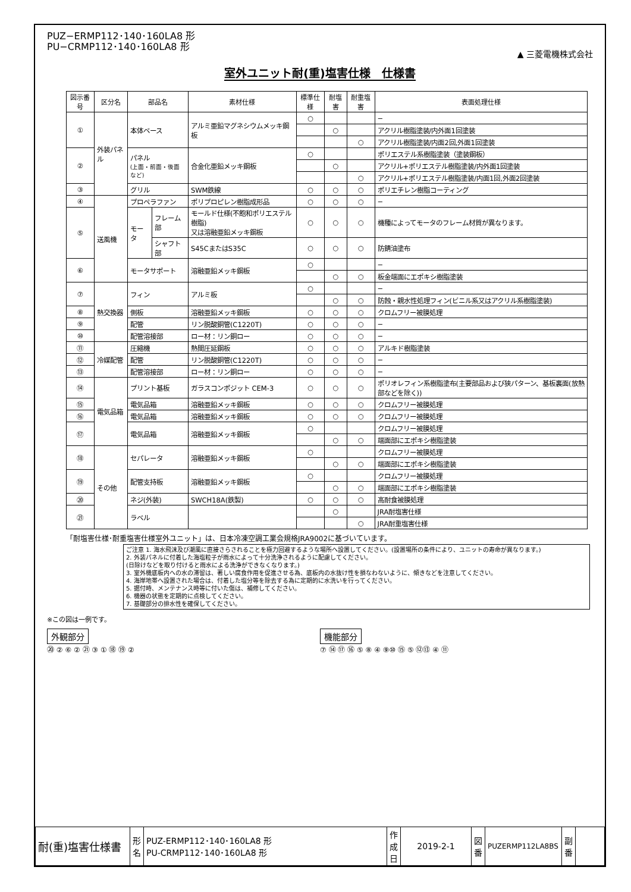PUZ−ERMP112･140･160LA8 形
PU−CRMP112･140･160LA8 形
▲ 三菱電機株式会社
室外ユニット耐(重)塩害仕様　仕様書
| 図示番号 | 区分名 | 部品名 | | 素材仕様 | 標準仕様 | 耐塩害 | 耐重塩害 | 表面処理仕様 |
| --- | --- | --- | --- | --- | --- | --- | --- | --- |
| ① | 外装パネル | 本体ベース | | アルミ亜鉛マグネシウムメッキ鋼板 | ○ | | | − |
| | | | | | | ○ | | アクリル樹脂塗装/内外面1回塗装 |
| | | | | | | | ○ | アクリル樹脂塗装/内面2回,外面1回塗装 |
| ② | | パネル (上面・前面・後面など) | | 合金化亜鉛メッキ鋼板 | ○ | | | ポリエステル系樹脂塗装（塗装鋼板） |
| | | | | | | ○ | | アクリル+ポリエステル樹脂塗装/内外面1回塗装 |
| | | | | | | | ○ | アクリル+ポリエステル樹脂塗装/内面1回,外面2回塗装 |
| ③ | | グリル | | SWM鉄線 | ○ | ○ | ○ | ポリエチレン樹脂コーティング |
| ④ | 送風機 | プロペラファン | | ポリプロピレン樹脂成形品 | ○ | ○ | ○ | − |
| ⑤ | | モータ | フレーム部 | モールド仕様(不飽和ポリエステル樹脂) 又は溶融亜鉛メッキ鋼板 | ○ | ○ | ○ | 機種によってモータのフレーム材質が異なります。 |
| | | | シャフト部 | S45CまたはS35C | ○ | ○ | ○ | 防錆油塗布 |
| ⑥ | | モータサポート | | 溶融亜鉛メッキ鋼板 | ○ | | | − |
| | | | | | | ○ | ○ | 板金端面にエポキシ樹脂塗装 |
| ⑦ | 熱交換器 | フィン | | アルミ板 | ○ | | | − |
| | | | | | | ○ | ○ | 防蝕・親水性処理フィン(ビニル系又はアクリル系樹脂塗装) |
| ⑧ | | 側板 | | 溶融亜鉛メッキ鋼板 | ○ | ○ | ○ | クロムフリー被膜処理 |
| ⑨ | | 配管 | | リン脱酸銅管(C1220T) | ○ | ○ | ○ | − |
| ⑩ | | 配管溶接部 | | ロー材：リン銅ロー | ○ | ○ | ○ | − |
| ⑪ | 冷媒配管 | 圧縮機 | | 熱間圧延鋼板 | ○ | ○ | ○ | アルキド樹脂塗装 |
| ⑫ | | 配管 | | リン脱酸銅管(C1220T) | ○ | ○ | ○ | − |
| ⑬ | | 配管溶接部 | | ロー材：リン銅ロー | ○ | ○ | ○ | − |
| ⑭ | 電気品箱 | プリント基板 | | ガラスコンポジット CEM-3 | ○ | ○ | ○ | ポリオレフィン系樹脂塗布(主要部品および狭パターン、基板裏面(放熱部などを除く)) |
| ⑮ | | 電気品箱 | | 溶融亜鉛メッキ鋼板 | ○ | ○ | ○ | クロムフリー被膜処理 |
| ⑯ | | 電気品箱 | | 溶融亜鉛メッキ鋼板 | ○ | ○ | ○ | クロムフリー被膜処理 |
| ⑰ | | 電気品箱 | | 溶融亜鉛メッキ鋼板 | ○ | | | クロムフリー被膜処理 |
| | | | | | | ○ | ○ | 端面部にエポキシ樹脂塗装 |
| ⑱ | その他 | セパレータ | | 溶融亜鉛メッキ鋼板 | ○ | | | クロムフリー被膜処理 |
| | | | | | | ○ | ○ | 端面部にエポキシ樹脂塗装 |
| ⑲ | | 配管支持板 | | 溶融亜鉛メッキ鋼板 | ○ | | | クロムフリー被膜処理 |
| | | | | | | ○ | ○ | 端面部にエポキシ樹脂塗装 |
| ⑳ | | ネジ(外装) | | SWCH18A(鉄製) | ○ | ○ | ○ | 高耐食被膜処理 |
| ㉑ | | ラベル | | | | ○ | | JRA耐塩害仕様 |
| | | | | | | | ○ | JRA耐重塩害仕様 |
「耐塩害仕様･耐重塩害仕様室外ユニット」は、日本冷凍空調工業会規格JRA9002に基づいています。
ご注意 1. 海水飛沫及び潮風に直接さらされることを極力回避するような場所へ設置してください。(設置場所の条件により、ユニットの寿命が異なります。)
2. 外装パネルに付着した海塩粒子が雨水によって十分洗浄されるように配慮してください。
(日除けなどを取り付けると雨水による洗浄ができなくなります。)
3. 室外機底板内への水の滞留は、著しい腐食作用を促進させる為、底板内の水抜け性を損なわないように、傾きなどを注意してください。
4. 海岸地帯へ設置された場合は、付着した塩分等を除去する為に定期的に水洗いを行ってください。
5. 据付時、メンテナンス時等に付いた傷は、補修してください。
6. 機器の状態を定期的に点検してください。
7. 基礎部分の排水性を確保してください。
※この図は一例です。
外観部分
⑳ ② ⑥ ② ㉑ ③ ① ⑱ ⑲ ②
機能部分
⑦ ⑭ ⑰ ⑯ ⑤ ⑧ ④ ⑨⑩ ⑮ ⑤ ⑫⑬ ④ ⑪
| 耐(重)塩害仕様書 | 形 名 | PUZ-ERMP112･140･160LA8 形 PU-CRMP112･140･160LA8 形 | 作成日 | 2019-2-1 | 図 番 | PUZERMP112LA8BS | 副 番 | |